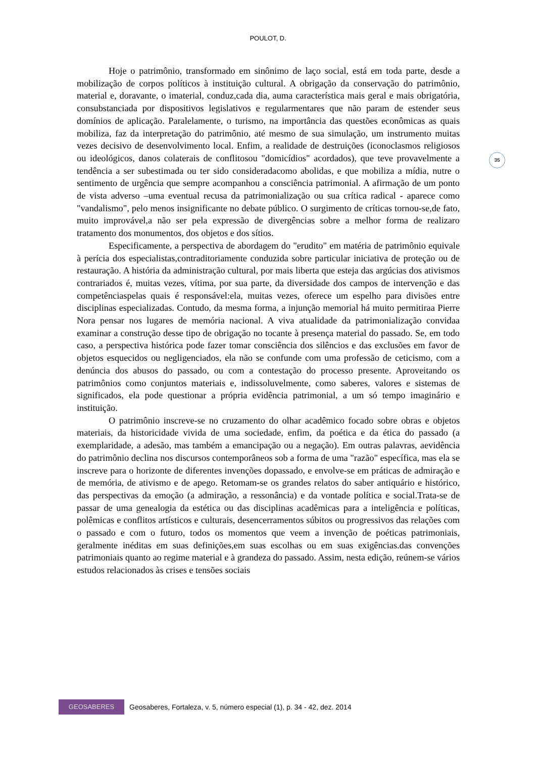POULOT, D.
35
Hoje o patrimônio, transformado em sinônimo de laço social, está em toda parte, desde a mobilização de corpos políticos à instituição cultural. A obrigação da conservação do patrimônio, material e, doravante, o imaterial, conduz,cada dia, auma característica mais geral e mais obrigatória, consubstanciada por dispositivos legislativos e regularmentares que não param de estender seus domínios de aplicação. Paralelamente, o turismo, na importância das questões econômicas as quais mobiliza, faz da interpretação do patrimônio, até mesmo de sua simulação, um instrumento muitas vezes decisivo de desenvolvimento local. Enfim, a realidade de destruições (iconoclasmos religiosos ou ideológicos, danos colaterais de conflitosou "domicídios" acordados), que teve provavelmente a tendência a ser subestimada ou ter sido consideradacomo abolidas, e que mobiliza a mídia, nutre o sentimento de urgência que sempre acompanhou a consciência patrimonial. A afirmação de um ponto de vista adverso –uma eventual recusa da patrimonialização ou sua crítica radical - aparece como "vandalismo", pelo menos insignificante no debate público. O surgimento de críticas tornou-se,de fato, muito improvável,a não ser pela expressão de divergências sobre a melhor forma de realizaro tratamento dos monumentos, dos objetos e dos sítios.
Especificamente, a perspectiva de abordagem do "erudito" em matéria de patrimônio equivale à perícia dos especialistas,contraditoriamente conduzida sobre particular iniciativa de proteção ou de restauração. A história da administração cultural, por mais liberta que esteja das argúcias dos ativismos contrariados é, muitas vezes, vítima, por sua parte, da diversidade dos campos de intervenção e das competênciaspelas quais é responsável:ela, muitas vezes, oferece um espelho para divisões entre disciplinas especializadas. Contudo, da mesma forma, a injunção memorial há muito permitiraa Pierre Nora pensar nos lugares de memória nacional. A viva atualidade da patrimonialização convidaa examinar a construção desse tipo de obrigação no tocante à presença material do passado. Se, em todo caso, a perspectiva histórica pode fazer tomar consciência dos silêncios e das exclusões em favor de objetos esquecidos ou negligenciados, ela não se confunde com uma professão de ceticismo, com a denúncia dos abusos do passado, ou com a contestação do processo presente. Aproveitando os patrimônios como conjuntos materiais e, indissoluvelmente, como saberes, valores e sistemas de significados, ela pode questionar a própria evidência patrimonial, a um só tempo imaginário e instituição.
O patrimônio inscreve-se no cruzamento do olhar acadêmico focado sobre obras e objetos materiais, da historicidade vivida de uma sociedade, enfim, da poética e da ética do passado (a exemplaridade, a adesão, mas também a emancipação ou a negação). Em outras palavras, aevidência do patrimônio declina nos discursos contemporâneos sob a forma de uma "razão" específica, mas ela se inscreve para o horizonte de diferentes invenções dopassado, e envolve-se em práticas de admiração e de memória, de ativismo e de apego. Retomam-se os grandes relatos do saber antiquário e histórico, das perspectivas da emoção (a admiração, a ressonância) e da vontade política e social.Trata-se de passar de uma genealogia da estética ou das disciplinas acadêmicas para a inteligência e políticas, polêmicas e conflitos artísticos e culturais, desencerramentos súbitos ou progressivos das relações com o passado e com o futuro, todos os momentos que veem a invenção de poéticas patrimoniais, geralmente inéditas em suas definições,em suas escolhas ou em suas exigências.das convenções patrimoniais quanto ao regime material e à grandeza do passado. Assim, nesta edição, reúnem-se vários estudos relacionados às crises e tensões sociais
GEOSABERES
Geosaberes, Fortaleza, v. 5, número especial (1), p. 34 - 42, dez. 2014